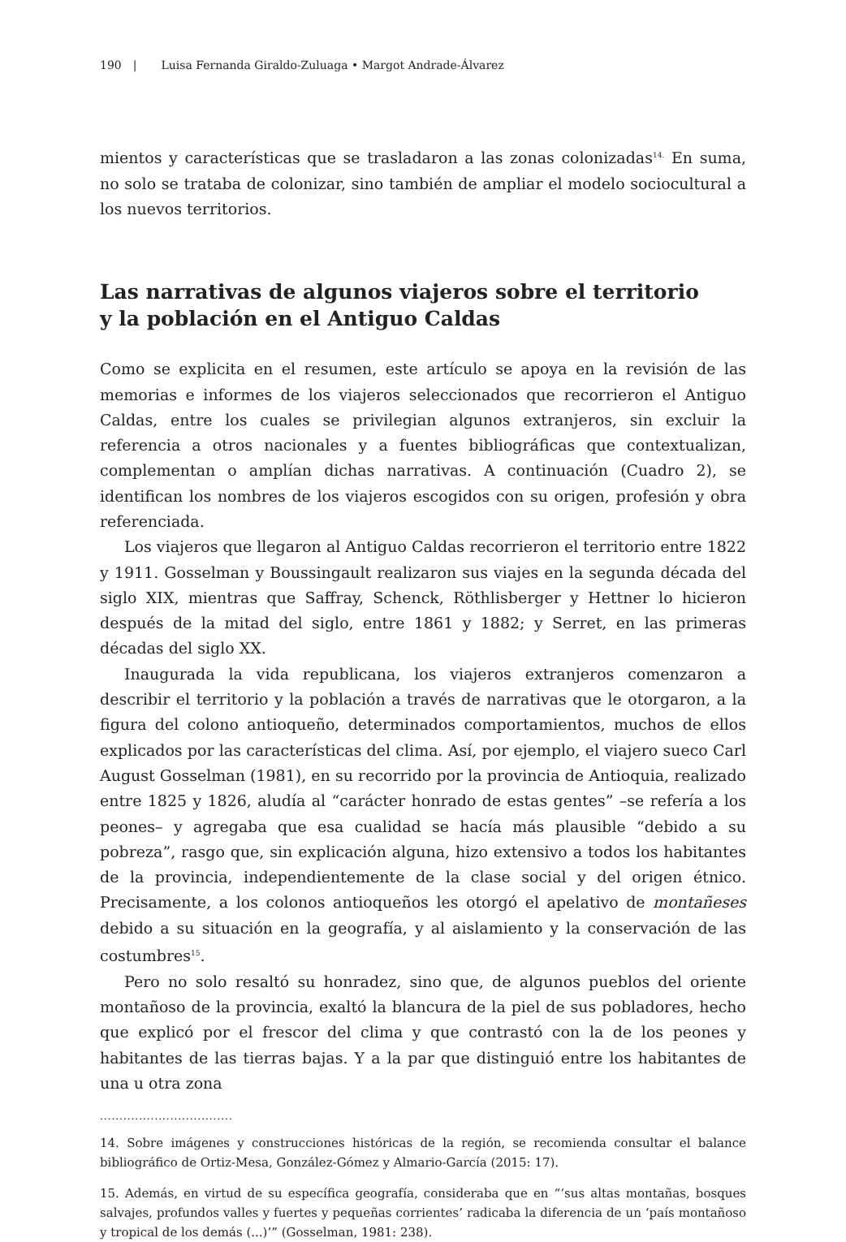190 | Luisa Fernanda Giraldo-Zuluaga • Margot Andrade-Álvarez
mientos y características que se trasladaron a las zonas colonizadas<sup>14.</sup> En suma, no solo se trataba de colonizar, sino también de ampliar el modelo sociocultural a los nuevos territorios.
Las narrativas de algunos viajeros sobre el territorio
y la población en el Antiguo Caldas
Como se explicita en el resumen, este artículo se apoya en la revisión de las memorias e informes de los viajeros seleccionados que recorrieron el Antiguo Caldas, entre los cuales se privilegian algunos extranjeros, sin excluir la referencia a otros nacionales y a fuentes bibliográficas que contextualizan, complementan o amplían dichas narrativas. A continuación (Cuadro 2), se identifican los nombres de los viajeros escogidos con su origen, profesión y obra referenciada.
Los viajeros que llegaron al Antiguo Caldas recorrieron el territorio entre 1822 y 1911. Gosselman y Boussingault realizaron sus viajes en la segunda década del siglo XIX, mientras que Saffray, Schenck, Röthlisberger y Hettner lo hicieron después de la mitad del siglo, entre 1861 y 1882; y Serret, en las primeras décadas del siglo XX.
Inaugurada la vida republicana, los viajeros extranjeros comenzaron a describir el territorio y la población a través de narrativas que le otorgaron, a la figura del colono antioqueño, determinados comportamientos, muchos de ellos explicados por las características del clima. Así, por ejemplo, el viajero sueco Carl August Gosselman (1981), en su recorrido por la provincia de Antioquia, realizado entre 1825 y 1826, aludía al “carácter honrado de estas gentes” –se refería a los peones– y agregaba que esa cualidad se hacía más plausible “debido a su pobreza”, rasgo que, sin explicación alguna, hizo extensivo a todos los habitantes de la provincia, independientemente de la clase social y del origen étnico. Precisamente, a los colonos antioqueños les otorgó el apelativo de montañeses debido a su situación en la geografía, y al aislamiento y la conservación de las costumbres<sup>15</sup>.
Pero no solo resaltó su honradez, sino que, de algunos pueblos del oriente montañoso de la provincia, exaltó la blancura de la piel de sus pobladores, hecho que explicó por el frescor del clima y que contrastó con la de los peones y habitantes de las tierras bajas. Y a la par que distinguió entre los habitantes de una u otra zona
..................................
14. Sobre imágenes y construcciones históricas de la región, se recomienda consultar el balance bibliográfico de Ortiz-Mesa, González-Gómez y Almario-García (2015: 17).
15. Además, en virtud de su específica geografía, consideraba que en “‘sus altas montañas, bosques salvajes, profundos valles y fuertes y pequeñas corrientes’ radicaba la diferencia de un ‘país montañoso y tropical de los demás (...)’” (Gosselman, 1981: 238).